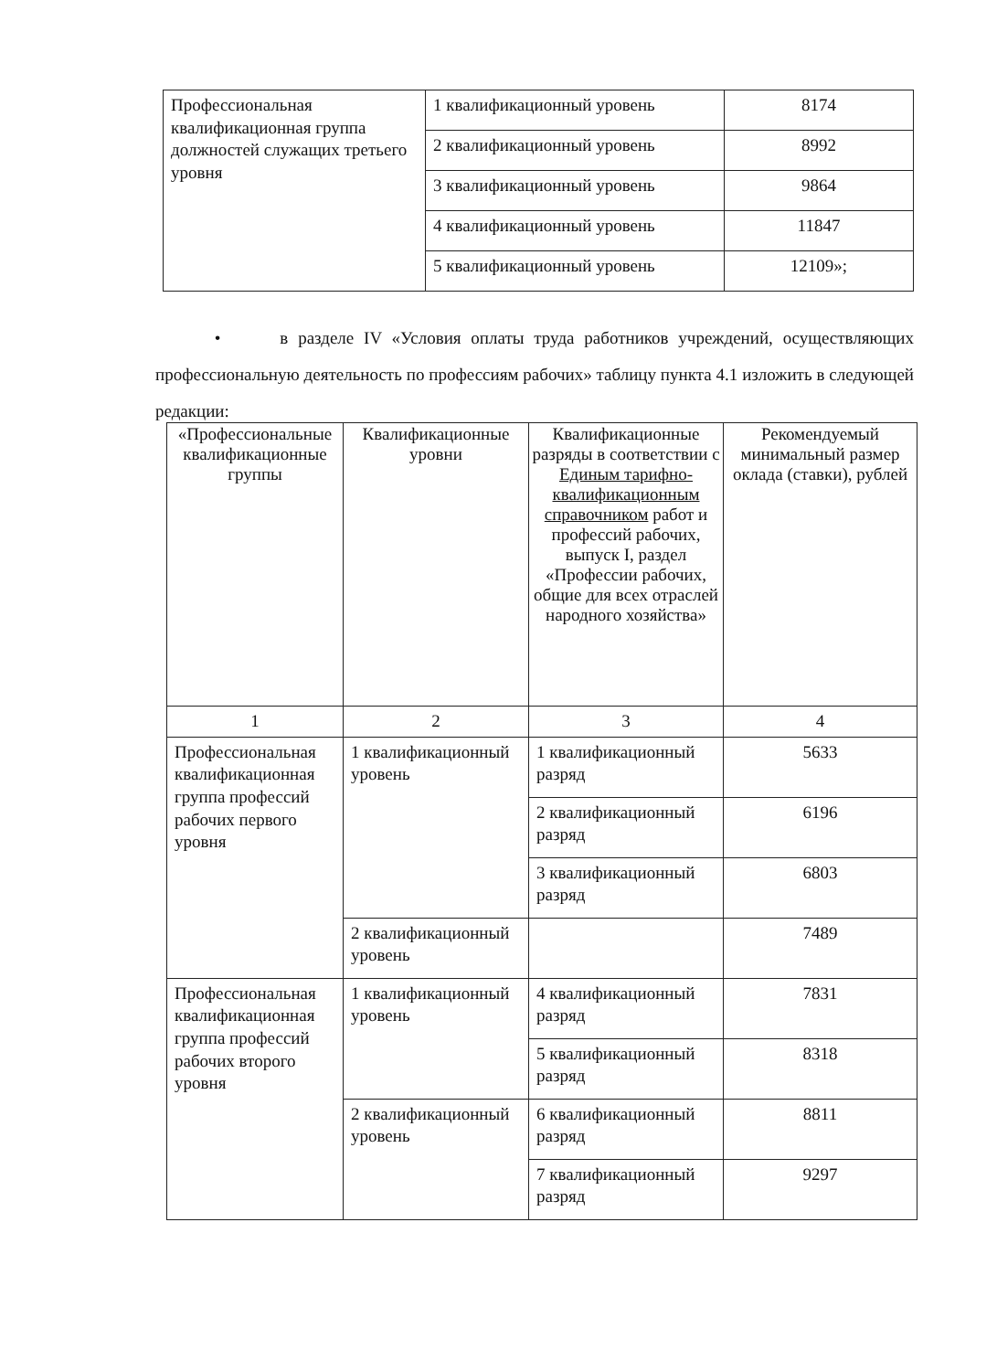| Профессиональная квалификационная группа должностей служащих третьего уровня | 1 квалификационный уровень | 8174 |
| | 2 квалификационный уровень | 8992 |
| | 3 квалификационный уровень | 9864 |
| | 4 квалификационный уровень | 11847 |
| | 5 квалификационный уровень | 12109»; |
• в разделе IV «Условия оплаты труда работников учреждений, осуществляющих профессиональную деятельность по профессиям рабочих» таблицу пункта 4.1 изложить в следующей редакции:
| «Профессиональные квалификационные группы | Квалификационные уровни | Квалификационные разряды в соответствии с Единым тарифно-квалификационным справочником работ и профессий рабочих, выпуск I, раздел «Профессии рабочих, общие для всех отраслей народного хозяйства» | Рекомендуемый минимальный размер оклада (ставки), рублей |
| --- | --- | --- | --- |
| 1 | 2 | 3 | 4 |
| Профессиональная квалификационная группа профессий рабочих первого уровня | 1 квалификационный уровень | 1 квалификационный разряд | 5633 |
| | | 2 квалификационный разряд | 6196 |
| | | 3 квалификационный разряд | 6803 |
| | 2 квалификационный уровень | | 7489 |
| Профессиональная квалификационная группа профессий рабочих второго уровня | 1 квалификационный уровень | 4 квалификационный разряд | 7831 |
| | | 5 квалификационный разряд | 8318 |
| | 2 квалификационный уровень | 6 квалификационный разряд | 8811 |
| | | 7 квалификационный разряд | 9297 |